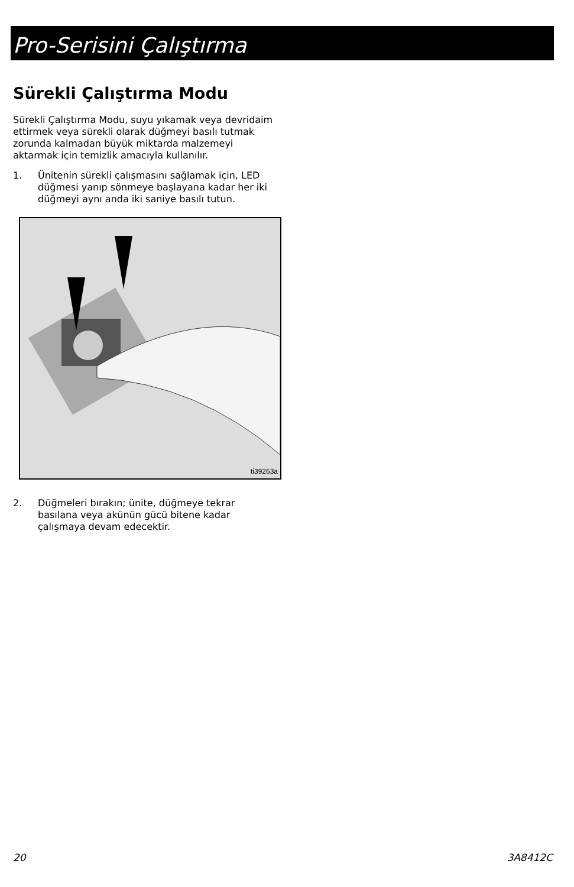Pro-Serisini Çalıştırma
Sürekli Çalıştırma Modu
Sürekli Çalıştırma Modu, suyu yıkamak veya devridaim ettirmek veya sürekli olarak düğmeyi basılı tutmak zorunda kalmadan büyük miktarda malzemeyi aktarmak için temizlik amacıyla kullanılır.
1. Ünitenin sürekli çalışmasını sağlamak için, LED düğmesi yanıp sönmeye başlayana kadar her iki düğmeyi aynı anda iki saniye basılı tutun.
ti39263a
2. Düğmeleri bırakın; ünite, düğmeye tekrar basılana veya akünün gücü bitene kadar çalışmaya devam edecektir.
20 3A8412C